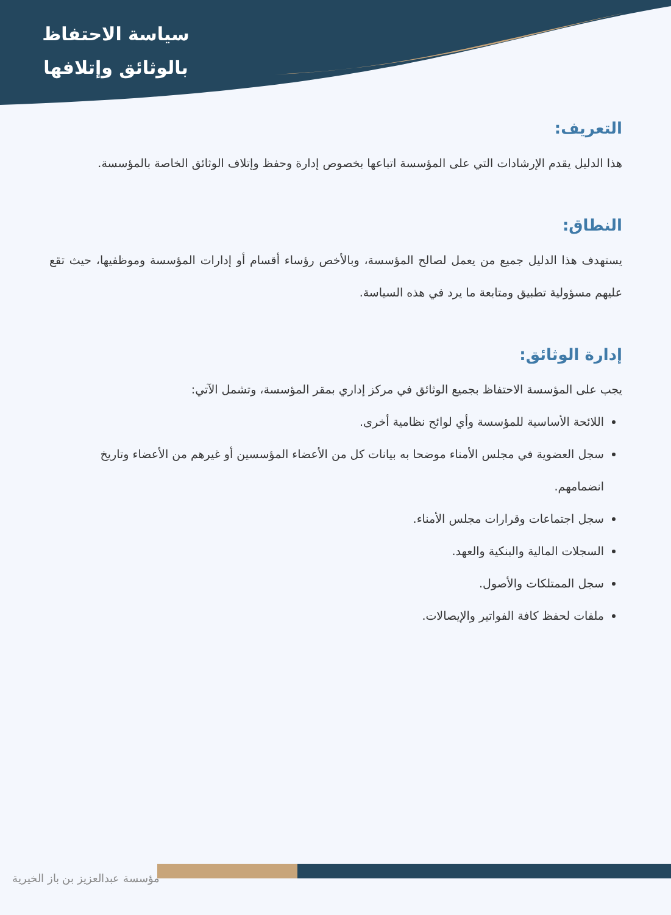سياسة الاحتفاظ
بالوثائق وإتلافها
التعريف:
هذا الدليل يقدم الإرشادات التي على المؤسسة اتباعها بخصوص إدارة وحفظ وإتلاف الوثائق الخاصة بالمؤسسة.
النطاق:
يستهدف هذا الدليل جميع من يعمل لصالح المؤسسة، وبالأخص رؤساء أقسام أو إدارات المؤسسة وموظفيها، حيث تقع عليهم مسؤولية تطبيق ومتابعة ما يرد في هذه السياسة.
إدارة الوثائق:
يجب على المؤسسة الاحتفاظ بجميع الوثائق في مركز إداري بمقر المؤسسة، وتشمل الآتي:
اللائحة الأساسية للمؤسسة وأي لوائح نظامية أخرى.
سجل العضوية في مجلس الأمناء موضحا به بيانات كل من الأعضاء المؤسسين أو غيرهم من الأعضاء وتاريخ انضمامهم.
سجل اجتماعات وقرارات مجلس الأمناء.
السجلات المالية والبنكية والعهد.
سجل الممتلكات والأصول.
ملفات لحفظ كافة الفواتير والإيصالات.
مؤسسة عبدالعزيز بن باز الخيرية